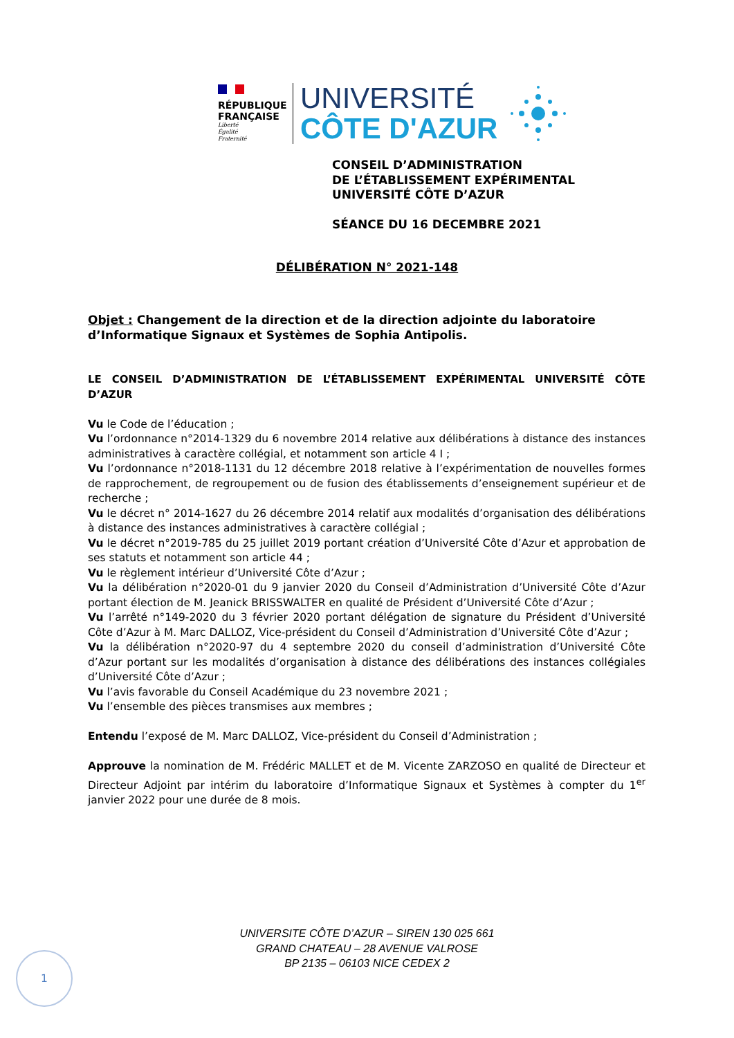RÉPUBLIQUE
FRANÇAISE
Liberté
Égalité
Fraternité
UNIVERSITÉ
CÔTE D'AZUR
CONSEIL D’ADMINISTRATION
DE L’ÉTABLISSEMENT EXPÉRIMENTAL
UNIVERSITÉ CÔTE D’AZUR
SÉANCE DU 16 DECEMBRE 2021
DÉLIBÉRATION N° 2021-148
Objet : Changement de la direction et de la direction adjointe du laboratoire d’Informatique Signaux et Systèmes de Sophia Antipolis.
LE CONSEIL D’ADMINISTRATION DE L’ÉTABLISSEMENT EXPÉRIMENTAL UNIVERSITÉ CÔTE D’AZUR
Vu le Code de l’éducation ;
Vu l’ordonnance n°2014-1329 du 6 novembre 2014 relative aux délibérations à distance des instances administratives à caractère collégial, et notamment son article 4 I ;
Vu l’ordonnance n°2018-1131 du 12 décembre 2018 relative à l’expérimentation de nouvelles formes de rapprochement, de regroupement ou de fusion des établissements d’enseignement supérieur et de recherche ;
Vu le décret n° 2014-1627 du 26 décembre 2014 relatif aux modalités d’organisation des délibérations à distance des instances administratives à caractère collégial ;
Vu le décret n°2019-785 du 25 juillet 2019 portant création d’Université Côte d’Azur et approbation de ses statuts et notamment son article 44 ;
Vu le règlement intérieur d’Université Côte d’Azur ;
Vu la délibération n°2020-01 du 9 janvier 2020 du Conseil d’Administration d’Université Côte d’Azur portant élection de M. Jeanick BRISSWALTER en qualité de Président d’Université Côte d’Azur ;
Vu l’arrêté n°149-2020 du 3 février 2020 portant délégation de signature du Président d’Université Côte d’Azur à M. Marc DALLOZ, Vice-président du Conseil d’Administration d’Université Côte d’Azur ;
Vu la délibération n°2020-97 du 4 septembre 2020 du conseil d’administration d’Université Côte d’Azur portant sur les modalités d’organisation à distance des délibérations des instances collégiales d’Université Côte d’Azur ;
Vu l’avis favorable du Conseil Académique du 23 novembre 2021 ;
Vu l’ensemble des pièces transmises aux membres ;
Entendu l’exposé de M. Marc DALLOZ, Vice-président du Conseil d’Administration ;
Approuve la nomination de M. Frédéric MALLET et de M. Vicente ZARZOSO en qualité de Directeur et Directeur Adjoint par intérim du laboratoire d’Informatique Signaux et Systèmes à compter du 1<sup>er</sup> janvier 2022 pour une durée de 8 mois.
UNIVERSITE CÔTE D’AZUR – SIREN 130 025 661
GRAND CHATEAU – 28 AVENUE VALROSE
BP 2135 – 06103 NICE CEDEX 2
1